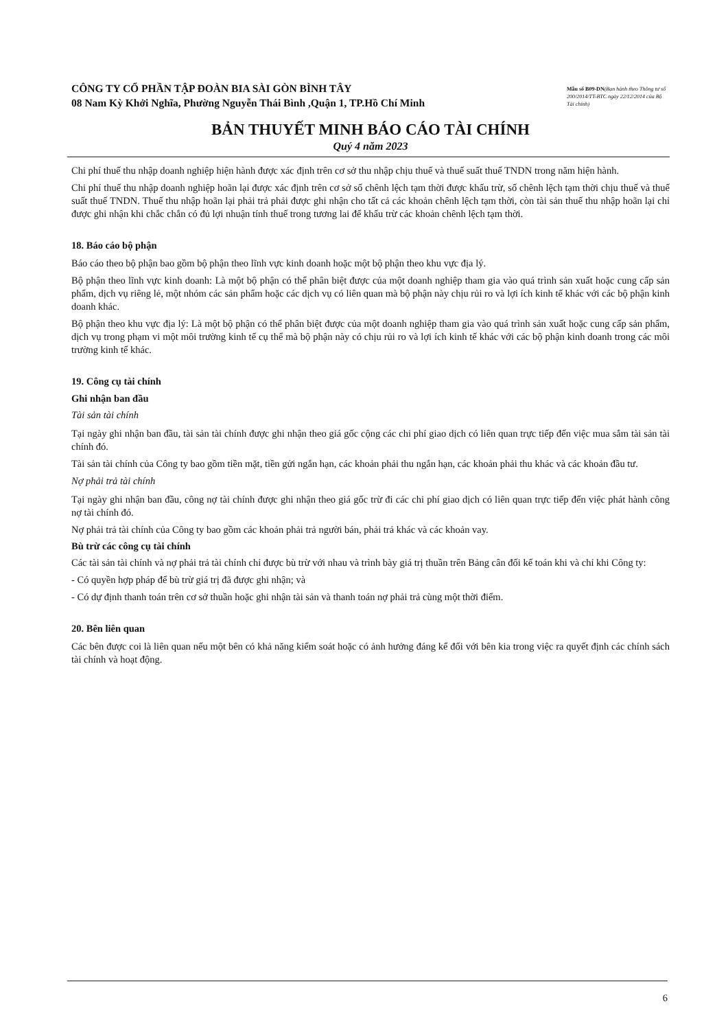CÔNG TY CỔ PHẦN TẬP ĐOÀN BIA SÀI GÒN BÌNH TÂY
08 Nam Kỳ Khởi Nghĩa, Phường Nguyễn Thái Bình ,Quận 1, TP.Hồ Chí Minh
Mẫu số B09-DN(Ban hành theo Thông tư số 200/2014/TT-BTC ngày 22/12/2014 của Bộ Tài chính)
BẢN THUYẾT MINH BÁO CÁO TÀI CHÍNH
Quý 4 năm 2023
Chi phí thuế thu nhập doanh nghiệp hiện hành được xác định trên cơ sở thu nhập chịu thuế và thuế suất thuế TNDN trong năm hiện hành.
Chi phí thuế thu nhập doanh nghiệp hoãn lại được xác định trên cơ sở số chênh lệch tạm thời được khấu trừ, số chênh lệch tạm thời chịu thuế và thuế suất thuế TNDN. Thuế thu nhập hoãn lại phải trả phải được ghi nhận cho tất cả các khoản chênh lệch tạm thời, còn tài sản thuế thu nhập hoãn lại chỉ được ghi nhận khi chắc chắn có đủ lợi nhuận tính thuế trong tương lai để khấu trừ các khoản chênh lệch tạm thời.
18. Báo cáo bộ phận
Báo cáo theo bộ phận bao gồm bộ phận theo lĩnh vực kinh doanh hoặc một bộ phận theo khu vực địa lý.
Bộ phận theo lĩnh vực kinh doanh: Là một bộ phận có thể phân biệt được của một doanh nghiệp tham gia vào quá trình sản xuất hoặc cung cấp sản phẩm, dịch vụ riêng lẻ, một nhóm các sản phẩm hoặc các dịch vụ có liên quan mà bộ phận này chịu rủi ro và lợi ích kinh tế khác với các bộ phận kinh doanh khác.
Bộ phận theo khu vực địa lý: Là một bộ phận có thể phân biệt được của một doanh nghiệp tham gia vào quá trình sản xuất hoặc cung cấp sản phẩm, dịch vụ trong phạm vi một môi trường kinh tế cụ thể mà bộ phận này có chịu rủi ro và lợi ích kinh tế khác với các bộ phận kinh doanh trong các môi trường kinh tế khác.
19. Công cụ tài chính
Ghi nhận ban đầu
Tài sản tài chính
Tại ngày ghi nhận ban đầu, tài sản tài chính được ghi nhận theo giá gốc cộng các chi phí giao dịch có liên quan trực tiếp đến việc mua sắm tài sản tài chính đó.
Tài sản tài chính của Công ty bao gồm tiền mặt, tiền gửi ngắn hạn, các khoản phải thu ngắn hạn, các khoản phải thu khác và các khoản đầu tư.
Nợ phải trả tài chính
Tại ngày ghi nhận ban đầu, công nợ tài chính được ghi nhận theo giá gốc trừ đi các chi phí giao dịch có liên quan trực tiếp đến việc phát hành công nợ tài chính đó.
Nợ phải trả tài chính của Công ty bao gồm các khoản phải trả người bán, phải trả khác và các khoản vay.
Bù trừ các công cụ tài chính
Các tài sản tài chính và nợ phải trả tài chính chỉ được bù trừ với nhau và trình bày giá trị thuần trên Bảng cân đối kế toán khi và chỉ khi Công ty:
- Có quyền hợp pháp để bù trừ giá trị đã được ghi nhận; và
- Có dự định thanh toán trên cơ sở thuần hoặc ghi nhận tài sản và thanh toán nợ phải trả cùng một thời điểm.
20. Bên liên quan
Các bên được coi là liên quan nếu một bên có khả năng kiểm soát hoặc có ảnh hưởng đáng kể đối với bên kia trong việc ra quyết định các chính sách tài chính và hoạt động.
6